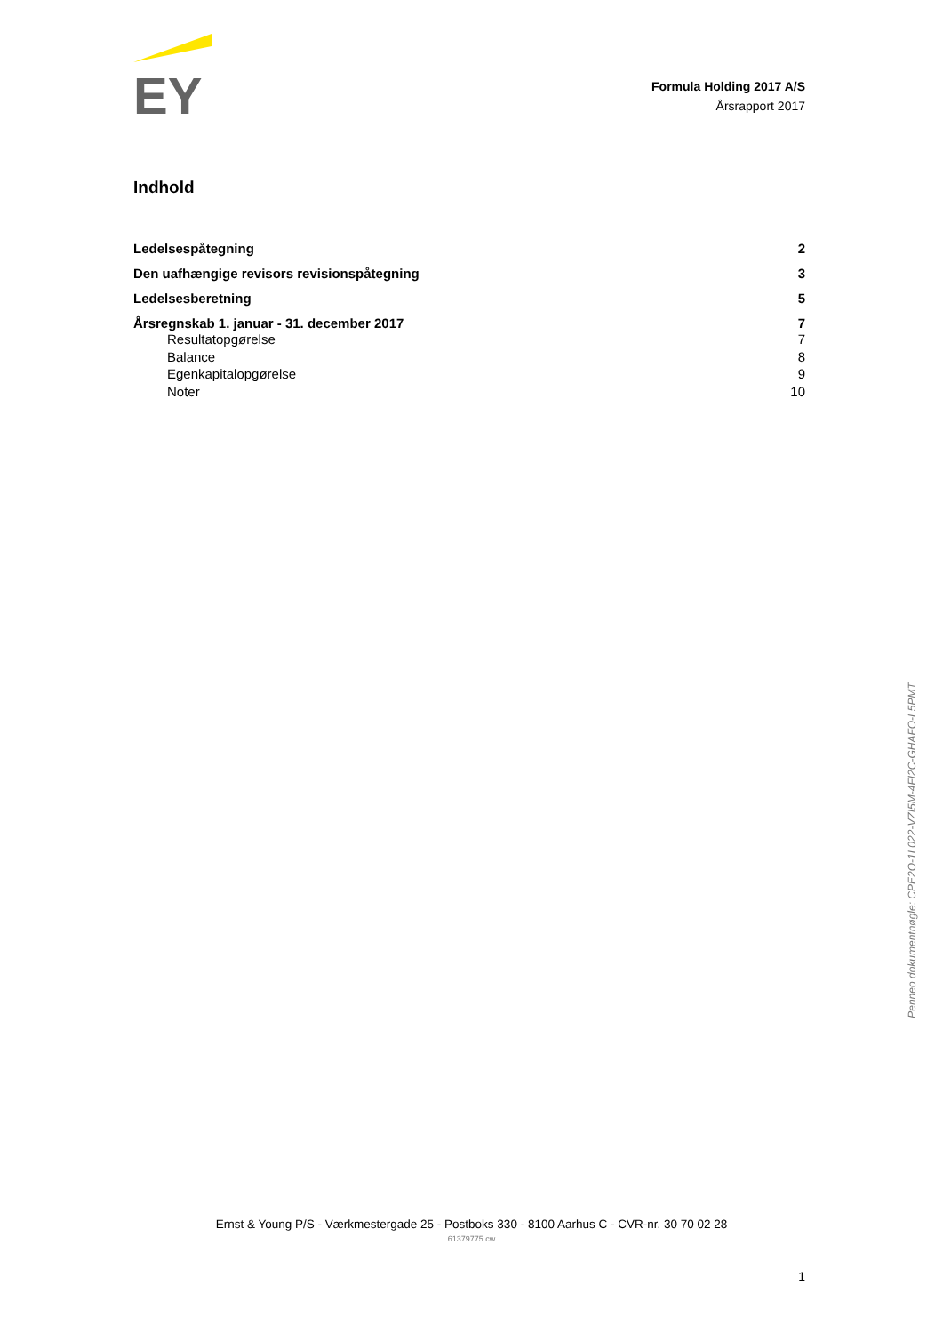EY
Formula Holding 2017 A/S
Årsrapport 2017
Indhold
Ledelsespåtegning 2
Den uafhængige revisors revisionspåtegning 3
Ledelsesberetning 5
Årsregnskab 1. januar - 31. december 2017 7
Resultatopgørelse 7
Balance 8
Egenkapitalopgørelse 9
Noter 10
Penneo dokumentnøgle: CPE2O-1L022-VZI5M-4FI2C-GHAFO-L5PMT
Ernst & Young P/S - Værkmestergade 25 - Postboks 330 - 8100 Aarhus C - CVR-nr. 30 70 02 28
61379775.cw
1